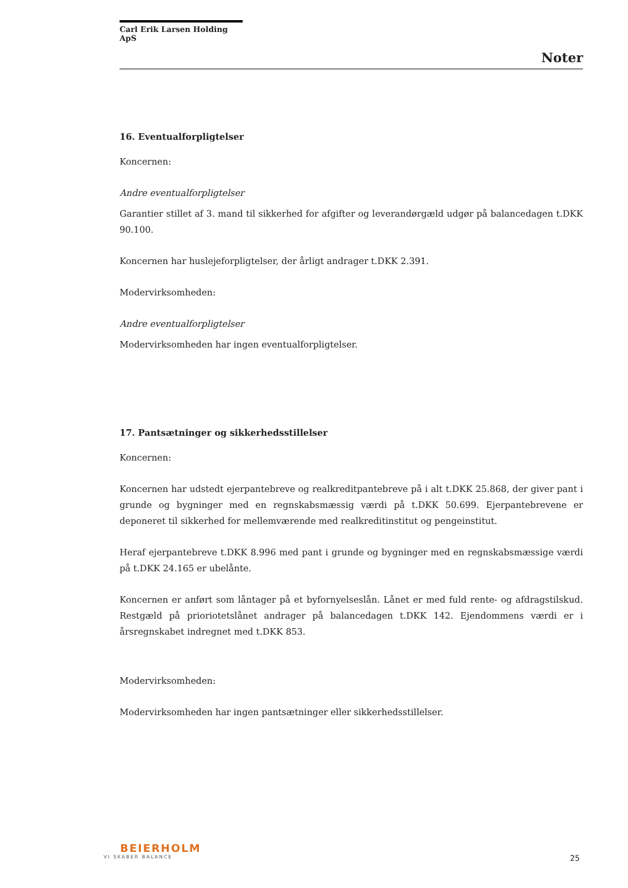Carl Erik Larsen Holding ApS
Noter
16. Eventualforpligtelser
Koncernen:
Andre eventualforpligtelser
Garantier stillet af 3. mand til sikkerhed for afgifter og leverandørgæld udgør på balancedagen t.DKK 90.100.
Koncernen har huslejeforpligtelser, der årligt andrager t.DKK 2.391.
Modervirksomheden:
Andre eventualforpligtelser
Modervirksomheden har ingen eventualforpligtelser.
17. Pantsætninger og sikkerhedsstillelser
Koncernen:
Koncernen har udstedt ejerpantebreve og realkreditpantebreve på i alt t.DKK 25.868, der giver pant i grunde og bygninger med en regnskabsmæssig værdi på t.DKK 50.699. Ejerpantebrevene er deponeret til sikkerhed for mellemværende med realkreditinstitut og pengeinstitut.
Heraf ejerpantebreve t.DKK 8.996 med pant i grunde og bygninger med en regnskabsmæssige værdi på t.DKK 24.165 er ubelånte.
Koncernen er anført som låntager på et byfornyelseslån. Lånet er med fuld rente- og afdragstilskud. Restgæld på prioriotetslånet andrager på balancedagen t.DKK 142. Ejendommens værdi er i årsregnskabet indregnet med t.DKK 853.
Modervirksomheden:
Modervirksomheden har ingen pantsætninger eller sikkerhedsstillelser.
BEIERHOLM
VI SKABER BALANCE
25